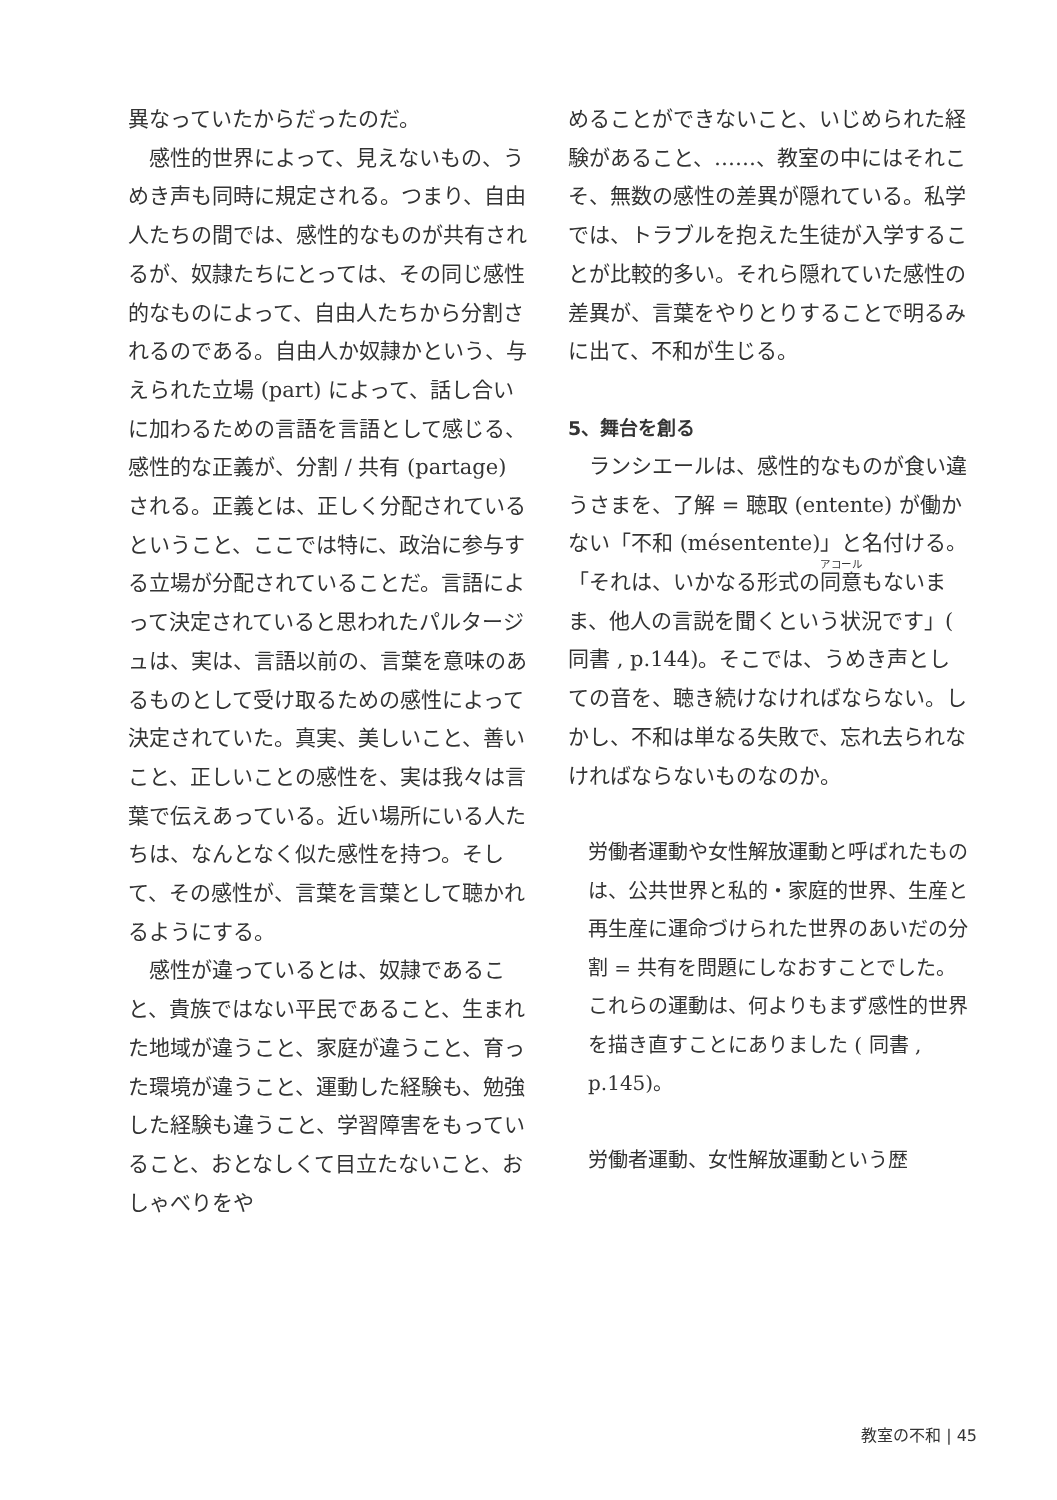異なっていたからだったのだ。
感性的世界によって、見えないもの、うめき声も同時に規定される。つまり、自由人たちの間では、感性的なものが共有されるが、奴隷たちにとっては、その同じ感性的なものによって、自由人たちから分割されるのである。自由人か奴隷かという、与えられた立場 (part) によって、話し合いに加わるための言語を言語として感じる、感性的な正義が、分割 / 共有 (partage) される。正義とは、正しく分配されているということ、ここでは特に、政治に参与する立場が分配されていることだ。言語によって決定されていると思われたパルタージュは、実は、言語以前の、言葉を意味のあるものとして受け取るための感性によって決定されていた。真実、美しいこと、善いこと、正しいことの感性を、実は我々は言葉で伝えあっている。近い場所にいる人たちは、なんとなく似た感性を持つ。そして、その感性が、言葉を言葉として聴かれるようにする。
感性が違っているとは、奴隷であること、貴族ではない平民であること、生まれた地域が違うこと、家庭が違うこと、育った環境が違うこと、運動した経験も、勉強した経験も違うこと、学習障害をもっていること、おとなしくて目立たないこと、おしゃべりをや
めることができないこと、いじめられた経験があること、……、教室の中にはそれこそ、無数の感性の差異が隠れている。私学では、トラブルを抱えた生徒が入学することが比較的多い。それら隠れていた感性の差異が、言葉をやりとりすることで明るみに出て、不和が生じる。
5、舞台を創る
ランシエールは、感性的なものが食い違うさまを、了解 = 聴取 (entente) が働かない「不和 (mésentente)」と名付ける。「それは、いかなる形式の同意もないまま、他人の言説を聞くという状況です」( 同書 , p.144)。そこでは、うめき声としての音を、聴き続けなければならない。しかし、不和は単なる失敗で、忘れ去られなければならないものなのか。
労働者運動や女性解放運動と呼ばれたものは、公共世界と私的・家庭的世界、生産と再生産に運命づけられた世界のあいだの分割 = 共有を問題にしなおすことでした。これらの運動は、何よりもまず感性的世界を描き直すことにありました ( 同書 , p.145)。
労働者運動、女性解放運動という歴
教室の不和 | 45